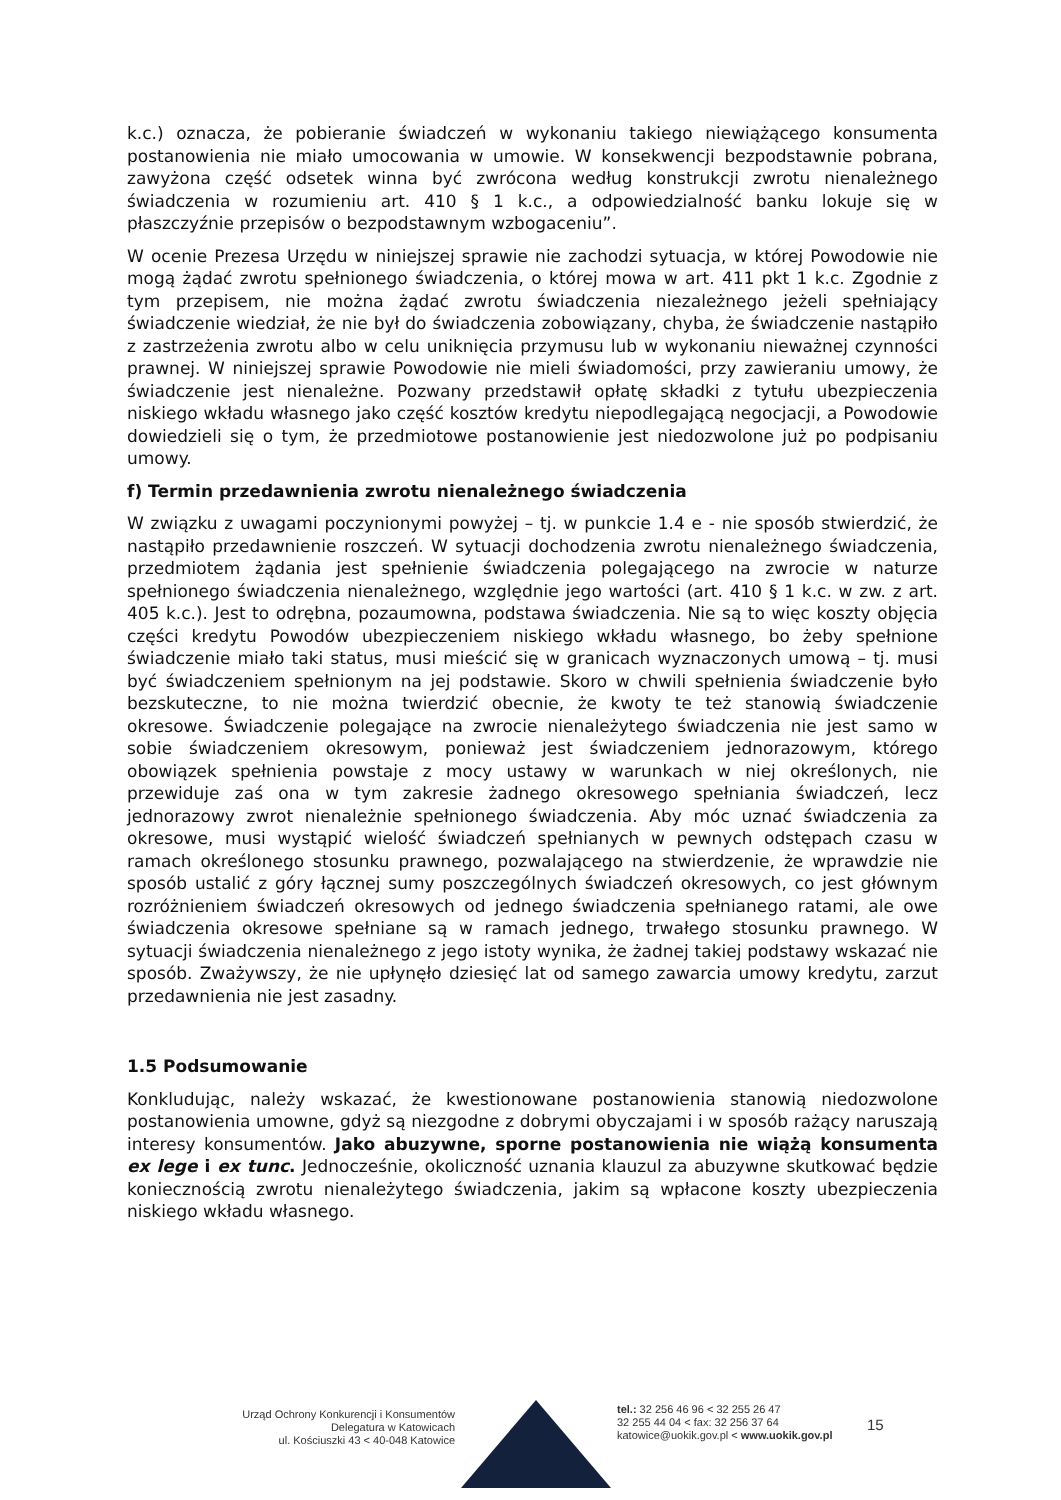k.c.) oznacza, że pobieranie świadczeń w wykonaniu takiego niewiążącego konsumenta postanowienia nie miało umocowania w umowie. W konsekwencji bezpodstawnie pobrana, zawyżona część odsetek winna być zwrócona według konstrukcji zwrotu nienależnego świadczenia w rozumieniu art. 410 § 1 k.c., a odpowiedzialność banku lokuje się w płaszczyźnie przepisów o bezpodstawnym wzbogaceniu”.
W ocenie Prezesa Urzędu w niniejszej sprawie nie zachodzi sytuacja, w której Powodowie nie mogą żądać zwrotu spełnionego świadczenia, o której mowa w art. 411 pkt 1 k.c. Zgodnie z tym przepisem, nie można żądać zwrotu świadczenia niezależnego jeżeli spełniający świadczenie wiedział, że nie był do świadczenia zobowiązany, chyba, że świadczenie nastąpiło z zastrzeżenia zwrotu albo w celu uniknięcia przymusu lub w wykonaniu nieważnej czynności prawnej. W niniejszej sprawie Powodowie nie mieli świadomości, przy zawieraniu umowy, że świadczenie jest nienależne. Pozwany przedstawił opłatę składki z tytułu ubezpieczenia niskiego wkładu własnego jako część kosztów kredytu niepodlegającą negocjacji, a Powodowie dowiedzieli się o tym, że przedmiotowe postanowienie jest niedozwolone już po podpisaniu umowy.
f) Termin przedawnienia zwrotu nienależnego świadczenia
W związku z uwagami poczynionymi powyżej – tj. w punkcie 1.4 e - nie sposób stwierdzić, że nastąpiło przedawnienie roszczeń. W sytuacji dochodzenia zwrotu nienależnego świadczenia, przedmiotem żądania jest spełnienie świadczenia polegającego na zwrocie w naturze spełnionego świadczenia nienależnego, względnie jego wartości (art. 410 § 1 k.c. w zw. z art. 405 k.c.). Jest to odrębna, pozaumowna, podstawa świadczenia. Nie są to więc koszty objęcia części kredytu Powodów ubezpieczeniem niskiego wkładu własnego, bo żeby spełnione świadczenie miało taki status, musi mieścić się w granicach wyznaczonych umową – tj. musi być świadczeniem spełnionym na jej podstawie. Skoro w chwili spełnienia świadczenie było bezskuteczne, to nie można twierdzić obecnie, że kwoty te też stanowią świadczenie okresowe. Świadczenie polegające na zwrocie nienależytego świadczenia nie jest samo w sobie świadczeniem okresowym, ponieważ jest świadczeniem jednorazowym, którego obowiązek spełnienia powstaje z mocy ustawy w warunkach w niej określonych, nie przewiduje zaś ona w tym zakresie żadnego okresowego spełniania świadczeń, lecz jednorazowy zwrot nienależnie spełnionego świadczenia. Aby móc uznać świadczenia za okresowe, musi wystąpić wielość świadczeń spełnianych w pewnych odstępach czasu w ramach określonego stosunku prawnego, pozwalającego na stwierdzenie, że wprawdzie nie sposób ustalić z góry łącznej sumy poszczególnych świadczeń okresowych, co jest głównym rozróżnieniem świadczeń okresowych od jednego świadczenia spełnianego ratami, ale owe świadczenia okresowe spełniane są w ramach jednego, trwałego stosunku prawnego. W sytuacji świadczenia nienależnego z jego istoty wynika, że żadnej takiej podstawy wskazać nie sposób. Zważywszy, że nie upłynęło dziesięć lat od samego zawarcia umowy kredytu, zarzut przedawnienia nie jest zasadny.
1.5 Podsumowanie
Konkludując, należy wskazać, że kwestionowane postanowienia stanowią niedozwolone postanowienia umowne, gdyż są niezgodne z dobrymi obyczajami i w sposób rażący naruszają interesy konsumentów. Jako abuzywne, sporne postanowienia nie wiążą konsumenta ex lege i ex tunc. Jednocześnie, okoliczność uznania klauzul za abuzywne skutkować będzie koniecznością zwrotu nienależytego świadczenia, jakim są wpłacone koszty ubezpieczenia niskiego wkładu własnego.
Urząd Ochrony Konkurencji i Konsumentów
Delegatura w Katowicach
ul. Kościuszki 43 < 40-048 Katowice
tel.: 32 256 46 96 < 32 255 26 47
32 255 44 04 < fax: 32 256 37 64
katowice@uokik.gov.pl < www.uokik.gov.pl
15